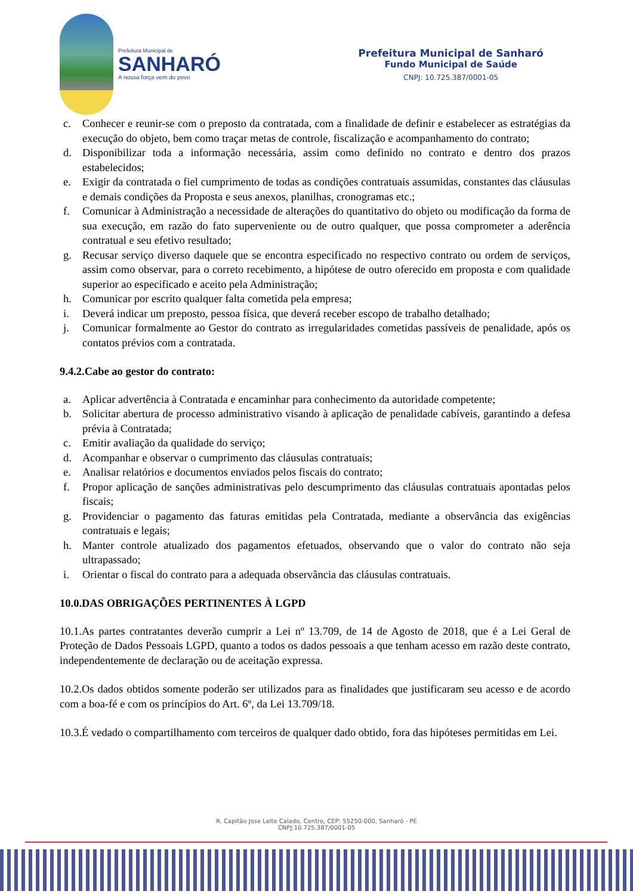Prefeitura Municipal de
SANHARÓ
A nossa força vem do povo
Prefeitura Municipal de Sanharó
Fundo Municipal de Saúde
CNPJ: 10.725.387/0001-05
c. Conhecer e reunir-se com o preposto da contratada, com a finalidade de definir e estabelecer as estratégias da execução do objeto, bem como traçar metas de controle, fiscalização e acompanhamento do contrato;
d. Disponibilizar toda a informação necessária, assim como definido no contrato e dentro dos prazos estabelecidos;
e. Exigir da contratada o fiel cumprimento de todas as condições contratuais assumidas, constantes das cláusulas e demais condições da Proposta e seus anexos, planilhas, cronogramas etc.;
f. Comunicar à Administração a necessidade de alterações do quantitativo do objeto ou modificação da forma de sua execução, em razão do fato superveniente ou de outro qualquer, que possa comprometer a aderência contratual e seu efetivo resultado;
g. Recusar serviço diverso daquele que se encontra especificado no respectivo contrato ou ordem de serviços, assim como observar, para o correto recebimento, a hipótese de outro oferecido em proposta e com qualidade superior ao especificado e aceito pela Administração;
h. Comunicar por escrito qualquer falta cometida pela empresa;
i. Deverá indicar um preposto, pessoa física, que deverá receber escopo de trabalho detalhado;
j. Comunicar formalmente ao Gestor do contrato as irregularidades cometidas passíveis de penalidade, após os contatos prévios com a contratada.
9.4.2.Cabe ao gestor do contrato:
a. Aplicar advertência à Contratada e encaminhar para conhecimento da autoridade competente;
b. Solicitar abertura de processo administrativo visando à aplicação de penalidade cabíveis, garantindo a defesa prévia à Contratada;
c. Emitir avaliação da qualidade do serviço;
d. Acompanhar e observar o cumprimento das cláusulas contratuais;
e. Analisar relatórios e documentos enviados pelos fiscais do contrato;
f. Propor aplicação de sanções administrativas pelo descumprimento das cláusulas contratuais apontadas pelos fiscais;
g. Providenciar o pagamento das faturas emitidas pela Contratada, mediante a observância das exigências contratuais e legais;
h. Manter controle atualizado dos pagamentos efetuados, observando que o valor do contrato não seja ultrapassado;
i. Orientar o fiscal do contrato para a adequada observância das cláusulas contratuais.
10.0.DAS OBRIGAÇÕES PERTINENTES À LGPD
10.1.As partes contratantes deverão cumprir a Lei nº 13.709, de 14 de Agosto de 2018, que é a Lei Geral de Proteção de Dados Pessoais LGPD, quanto a todos os dados pessoais a que tenham acesso em razão deste contrato, independentemente de declaração ou de aceitação expressa.
10.2.Os dados obtidos somente poderão ser utilizados para as finalidades que justificaram seu acesso e de acordo com a boa-fé e com os princípios do Art. 6º, da Lei 13.709/18.
10.3.É vedado o compartilhamento com terceiros de qualquer dado obtido, fora das hipóteses permitidas em Lei.
R. Capitão Jose Leite Calado, Centro, CEP: 55250-000, Sanharó - PE
CNPJ:10.725.387/0001-05